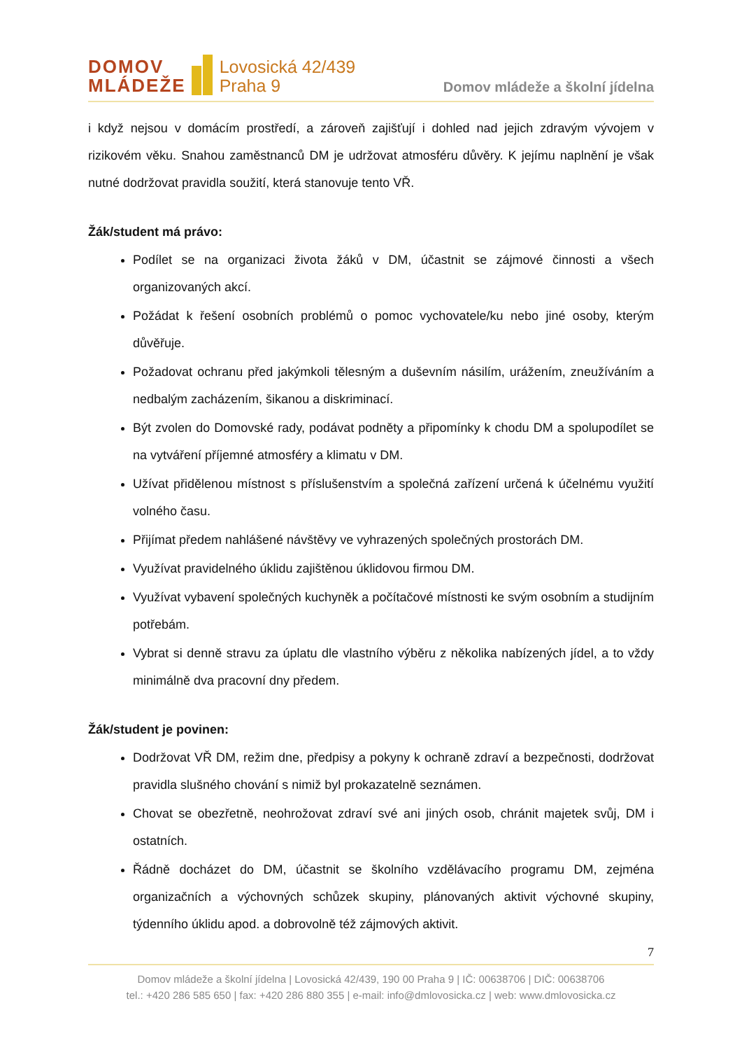DOMOV
MLÁDEŽE
Lovosická 42/439
Praha 9
Domov mládeže a školní jídelna
i když nejsou v domácím prostředí, a zároveň zajišťují i dohled nad jejich zdravým vývojem v rizikovém věku. Snahou zaměstnanců DM je udržovat atmosféru důvěry. K jejímu naplnění je však nutné dodržovat pravidla soužití, která stanovuje tento VŘ.
Žák/student má právo:
Podílet se na organizaci života žáků v DM, účastnit se zájmové činnosti a všech organizovaných akcí.
Požádat k řešení osobních problémů o pomoc vychovatele/ku nebo jiné osoby, kterým důvěřuje.
Požadovat ochranu před jakýmkoli tělesným a duševním násilím, urážením, zneužíváním a nedbalým zacházením, šikanou a diskriminací.
Být zvolen do Domovské rady, podávat podněty a připomínky k chodu DM a spolupodílet se na vytváření příjemné atmosféry a klimatu v DM.
Užívat přidělenou místnost s příslušenstvím a společná zařízení určená k účelnému využití volného času.
Přijímat předem nahlášené návštěvy ve vyhrazených společných prostorách DM.
Využívat pravidelného úklidu zajištěnou úklidovou firmou DM.
Využívat vybavení společných kuchyněk a počítačové místnosti ke svým osobním a studijním potřebám.
Vybrat si denně stravu za úplatu dle vlastního výběru z několika nabízených jídel, a to vždy minimálně dva pracovní dny předem.
Žák/student je povinen:
Dodržovat VŘ DM, režim dne, předpisy a pokyny k ochraně zdraví a bezpečnosti, dodržovat pravidla slušného chování s nimiž byl prokazatelně seznámen.
Chovat se obezřetně, neohrožovat zdraví své ani jiných osob, chránit majetek svůj, DM i ostatních.
Řádně docházet do DM, účastnit se školního vzdělávacího programu DM, zejména organizačních a výchovných schůzek skupiny, plánovaných aktivit výchovné skupiny, týdenního úklidu apod. a dobrovolně též zájmových aktivit.
7
Domov mládeže a školní jídelna | Lovosická 42/439, 190 00 Praha 9 | IČ: 00638706 | DIČ: 00638706
tel.: +420 286 585 650 | fax: +420 286 880 355 | e-mail: info@dmlovosicka.cz | web: www.dmlovosicka.cz